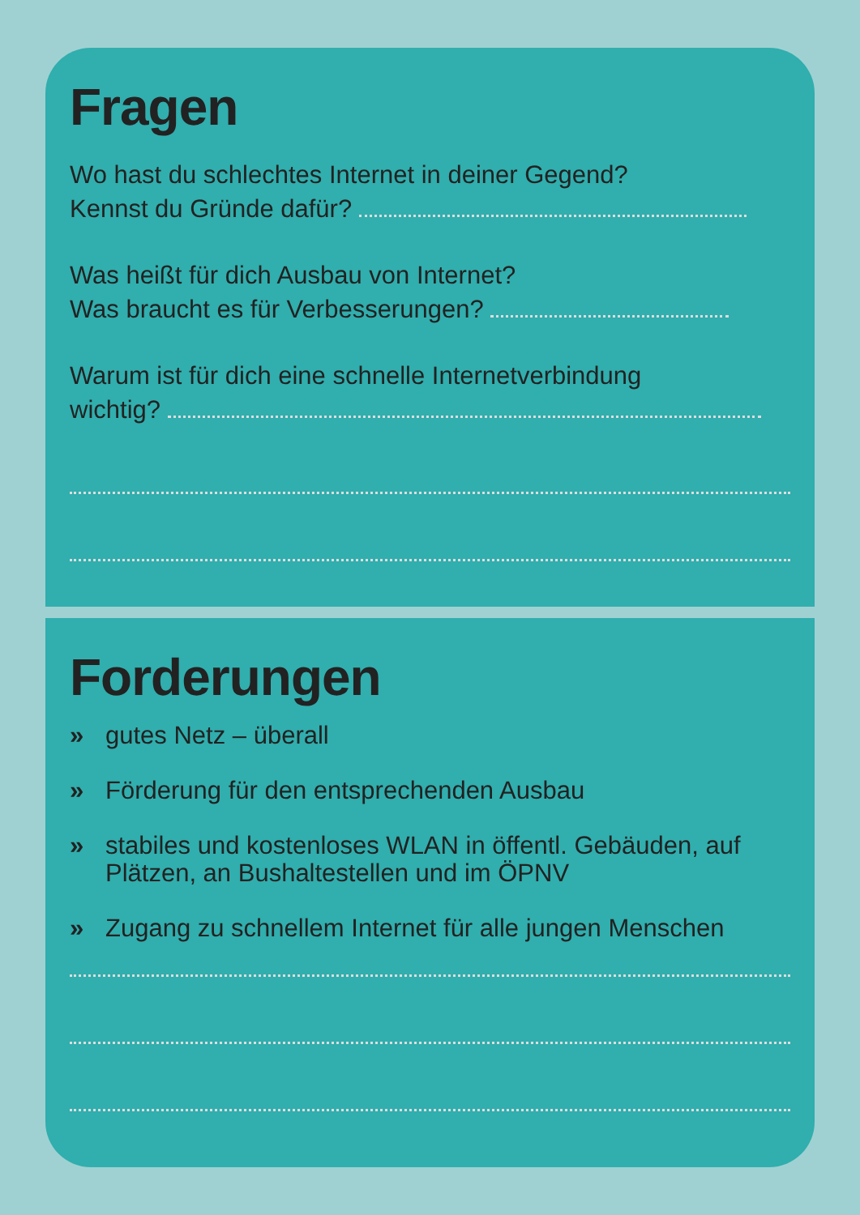Fragen
Wo hast du schlechtes Internet in deiner Gegend?
Kennst du Gründe dafür?
Was heißt für dich Ausbau von Internet?
Was braucht es für Verbesserungen?
Warum ist für dich eine schnelle Internetverbindung
wichtig?
Forderungen
» gutes Netz – überall
» Förderung für den entsprechenden Ausbau
» stabiles und kostenloses WLAN in öffentl. Gebäuden, auf Plätzen, an Bushaltestellen und im ÖPNV
» Zugang zu schnellem Internet für alle jungen Menschen